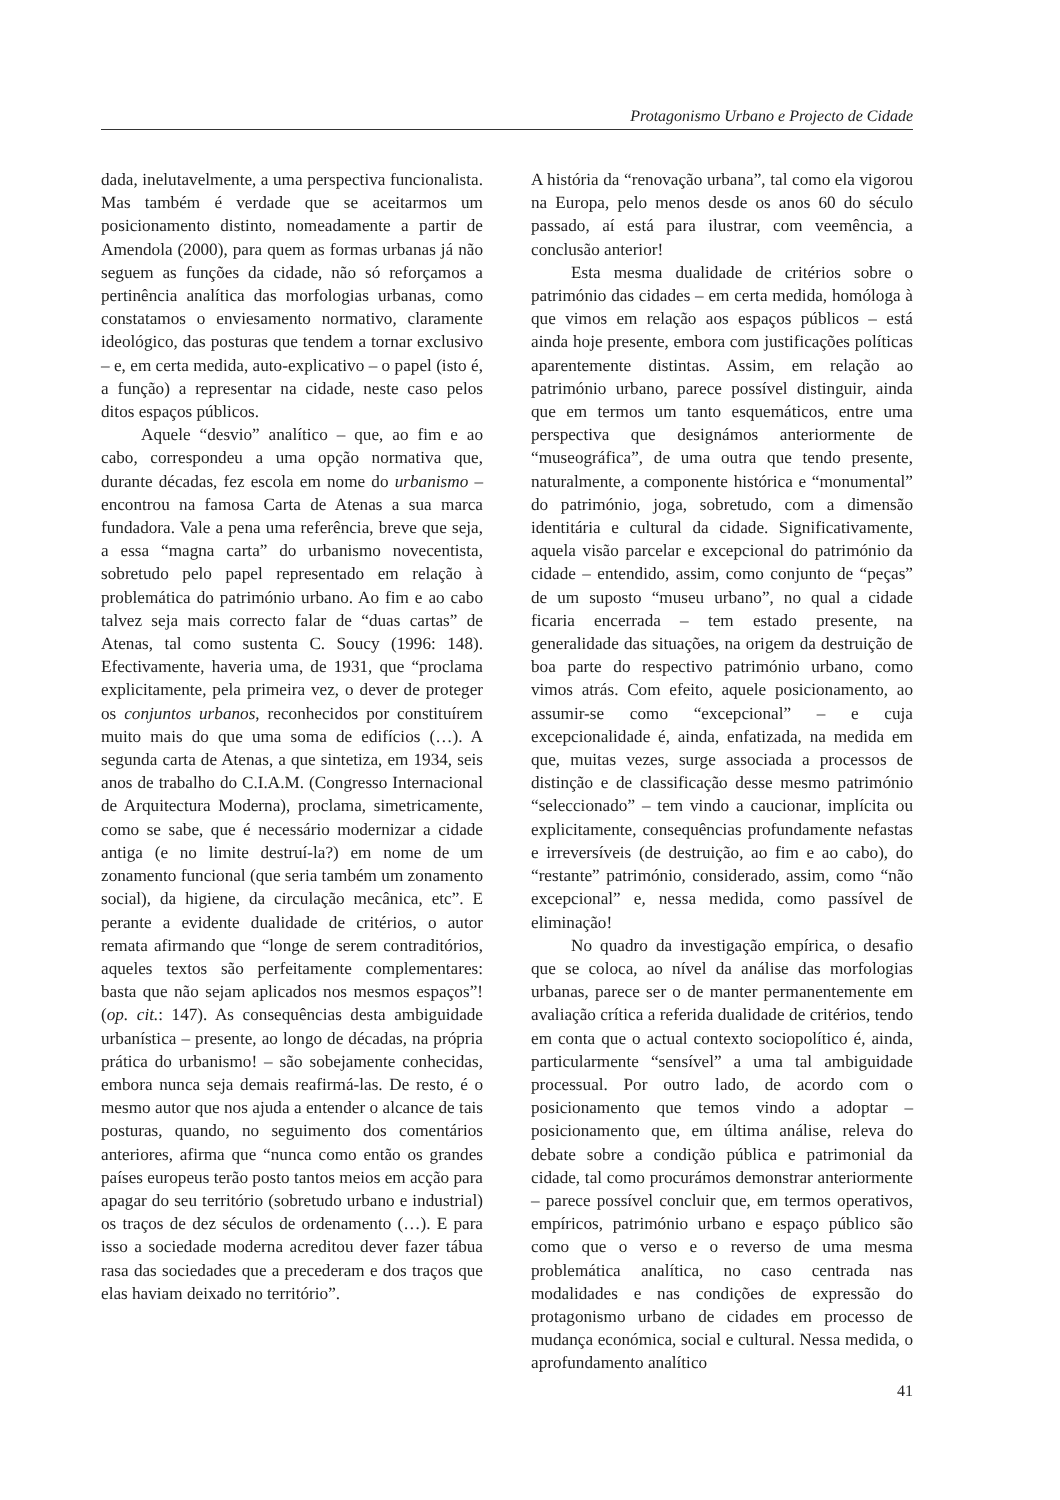Protagonismo Urbano e Projecto de Cidade
dada, inelutavelmente, a uma perspectiva funcionalista. Mas também é verdade que se aceitarmos um posicionamento distinto, nomeadamente a partir de Amendola (2000), para quem as formas urbanas já não seguem as funções da cidade, não só reforçamos a pertinência analítica das morfologias urbanas, como constatamos o enviesamento normativo, claramente ideológico, das posturas que tendem a tornar exclusivo – e, em certa medida, auto-explicativo – o papel (isto é, a função) a representar na cidade, neste caso pelos ditos espaços públicos.
Aquele “desvio” analítico – que, ao fim e ao cabo, correspondeu a uma opção normativa que, durante décadas, fez escola em nome do urbanismo – encontrou na famosa Carta de Atenas a sua marca fundadora. Vale a pena uma referência, breve que seja, a essa “magna carta” do urbanismo novecentista, sobretudo pelo papel representado em relação à problemática do património urbano. Ao fim e ao cabo talvez seja mais correcto falar de “duas cartas” de Atenas, tal como sustenta C. Soucy (1996: 148). Efectivamente, haveria uma, de 1931, que “proclama explicitamente, pela primeira vez, o dever de proteger os conjuntos urbanos, reconhecidos por constituírem muito mais do que uma soma de edifícios (…). A segunda carta de Atenas, a que sintetiza, em 1934, seis anos de trabalho do C.I.A.M. (Congresso Internacional de Arquitectura Moderna), proclama, simetricamente, como se sabe, que é necessário modernizar a cidade antiga (e no limite destruí-la?) em nome de um zonamento funcional (que seria também um zonamento social), da higiene, da circulação mecânica, etc”. E perante a evidente dualidade de critérios, o autor remata afirmando que “longe de serem contraditórios, aqueles textos são perfeitamente complementares: basta que não sejam aplicados nos mesmos espaços”! (op. cit.: 147). As consequências desta ambiguidade urbanística – presente, ao longo de décadas, na própria prática do urbanismo! – são sobejamente conhecidas, embora nunca seja demais reafirmá-las. De resto, é o mesmo autor que nos ajuda a entender o alcance de tais posturas, quando, no seguimento dos comentários anteriores, afirma que “nunca como então os grandes países europeus terão posto tantos meios em acção para apagar do seu território (sobretudo urbano e industrial) os traços de dez séculos de ordenamento (…). E para isso a sociedade moderna acreditou dever fazer tábua rasa das sociedades que a precederam e dos traços que elas haviam deixado no território”.
A história da “renovação urbana”, tal como ela vigorou na Europa, pelo menos desde os anos 60 do século passado, aí está para ilustrar, com veemência, a conclusão anterior!
Esta mesma dualidade de critérios sobre o património das cidades – em certa medida, homóloga à que vimos em relação aos espaços públicos – está ainda hoje presente, embora com justificações políticas aparentemente distintas. Assim, em relação ao património urbano, parece possível distinguir, ainda que em termos um tanto esquemáticos, entre uma perspectiva que designámos anteriormente de “museográfica”, de uma outra que tendo presente, naturalmente, a componente histórica e “monumental” do património, joga, sobretudo, com a dimensão identitária e cultural da cidade. Significativamente, aquela visão parcelar e excepcional do património da cidade – entendido, assim, como conjunto de “peças” de um suposto “museu urbano”, no qual a cidade ficaria encerrada – tem estado presente, na generalidade das situações, na origem da destruição de boa parte do respectivo património urbano, como vimos atrás. Com efeito, aquele posicionamento, ao assumir-se como “excepcional” – e cuja excepcionalidade é, ainda, enfatizada, na medida em que, muitas vezes, surge associada a processos de distinção e de classificação desse mesmo património “seleccionado” – tem vindo a caucionar, implícita ou explicitamente, consequências profundamente nefastas e irreversíveis (de destruição, ao fim e ao cabo), do “restante” património, considerado, assim, como “não excepcional” e, nessa medida, como passível de eliminação!
No quadro da investigação empírica, o desafio que se coloca, ao nível da análise das morfologias urbanas, parece ser o de manter permanentemente em avaliação crítica a referida dualidade de critérios, tendo em conta que o actual contexto sociopolítico é, ainda, particularmente “sensível” a uma tal ambiguidade processual. Por outro lado, de acordo com o posicionamento que temos vindo a adoptar – posicionamento que, em última análise, releva do debate sobre a condição pública e patrimonial da cidade, tal como procurámos demonstrar anteriormente – parece possível concluir que, em termos operativos, empíricos, património urbano e espaço público são como que o verso e o reverso de uma mesma problemática analítica, no caso centrada nas modalidades e nas condições de expressão do protagonismo urbano de cidades em processo de mudança económica, social e cultural. Nessa medida, o aprofundamento analítico
41